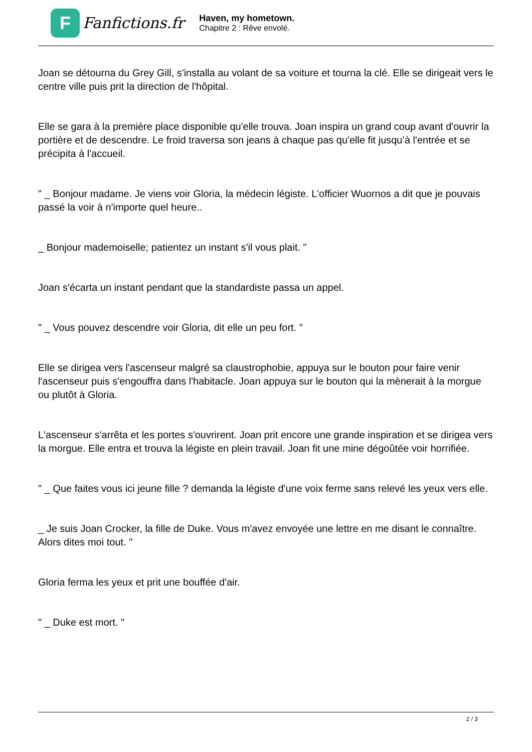F
Fanfictions.fr
Haven, my hometown.
Chapitre 2 : Rêve envolé.
Joan se détourna du Grey Gill, s'installa au volant de sa voiture et tourna la clé. Elle se dirigeait vers le centre ville puis prit la direction de l'hôpital.
Elle se gara à la première place disponible qu'elle trouva. Joan inspira un grand coup avant d'ouvrir la portière et de descendre. Le froid traversa son jeans à chaque pas qu'elle fit jusqu’à l'entrée et se précipita à l'accueil.
" _ Bonjour madame. Je viens voir Gloria, la médecin légiste. L'officier Wuornos a dit que je pouvais passé la voir à n'importe quel heure..
_ Bonjour mademoiselle; patientez un instant s'il vous plait. "
Joan s'écarta un instant pendant que la standardiste passa un appel.
" _ Vous pouvez descendre voir Gloria, dit elle un peu fort. "
Elle se dirigea vers l'ascenseur malgré sa claustrophobie, appuya sur le bouton pour faire venir l'ascenseur puis s'engouffra dans l'habitacle. Joan appuya sur le bouton qui la mènerait à la morgue ou plutôt à Gloria.
L'ascenseur s'arrêta et les portes s'ouvrirent. Joan prit encore une grande inspiration et se dirigea vers la morgue. Elle entra et trouva la légiste en plein travail. Joan fit une mine dégoûtée voir horrifiée.
" _ Que faites vous ici jeune fille ? demanda la légiste d'une voix ferme sans relevé les yeux vers elle.
_ Je suis Joan Crocker, la fille de Duke. Vous m'avez envoyée une lettre en me disant le connaître. Alors dites moi tout. "
Gloria ferma les yeux et prit une bouffée d'air.
" _ Duke est mort. "
2 / 3